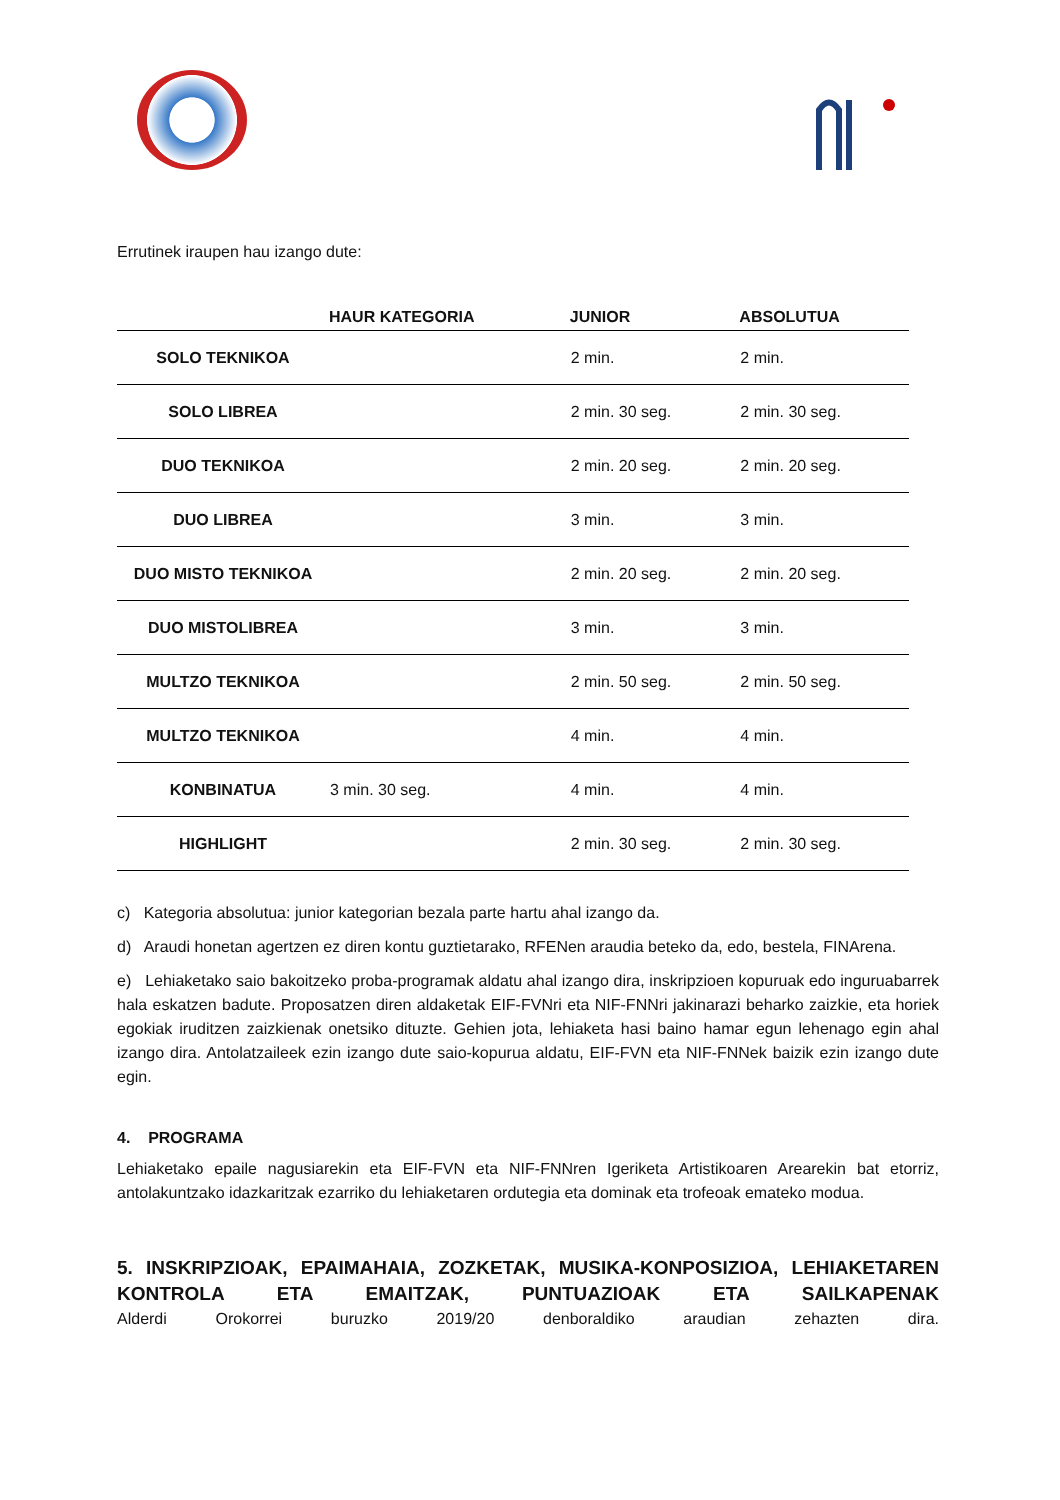Errutinek iraupen hau izango dute:
| | HAUR KATEGORIA | JUNIOR | ABSOLUTUA |
| --- | --- | --- | --- |
| SOLO TEKNIKOA | | 2 min. | 2 min. |
| SOLO LIBREA | | 2 min. 30 seg. | 2 min. 30 seg. |
| DUO TEKNIKOA | | 2 min. 20 seg. | 2 min. 20 seg. |
| DUO LIBREA | | 3 min. | 3 min. |
| DUO MISTO TEKNIKOA | | 2 min. 20 seg. | 2 min. 20 seg. |
| DUO MISTOLIBREA | | 3 min. | 3 min. |
| MULTZO TEKNIKOA | | 2 min. 50 seg. | 2 min. 50 seg. |
| MULTZO TEKNIKOA | | 4 min. | 4 min. |
| KONBINATUA | 3 min. 30 seg. | 4 min. | 4 min. |
| HIGHLIGHT | | 2 min. 30 seg. | 2 min. 30 seg. |
c) Kategoria absolutua: junior kategorian bezala parte hartu ahal izango da.
d) Araudi honetan agertzen ez diren kontu guztietarako, RFENen araudia beteko da, edo, bestela, FINArena.
e) Lehiaketako saio bakoitzeko proba-programak aldatu ahal izango dira, inskripzioen kopuruak edo inguruabarrek hala eskatzen badute. Proposatzen diren aldaketak EIF-FVNri eta NIF-FNNri jakinarazi beharko zaizkie, eta horiek egokiak iruditzen zaizkienak onetsiko dituzte. Gehien jota, lehiaketa hasi baino hamar egun lehenago egin ahal izango dira. Antolatzaileek ezin izango dute saio-kopurua aldatu, EIF-FVN eta NIF-FNNek baizik ezin izango dute egin.
4. PROGRAMA
Lehiaketako epaile nagusiarekin eta EIF-FVN eta NIF-FNNren Igeriketa Artistikoaren Arearekin bat etorriz, antolakuntzako idazkaritzak ezarriko du lehiaketaren ordutegia eta dominak eta trofeoak emateko modua.
5. INSKRIPZIOAK, EPAIMAHAIA, ZOZKETAK, MUSIKA-KONPOSIZIOA, LEHIAKETAREN KONTROLA ETA EMAITZAK, PUNTUAZIOAK ETA SAILKAPENAK
Alderdi Orokorrei buruzko 2019/20 denboraldiko araudian zehazten dira.